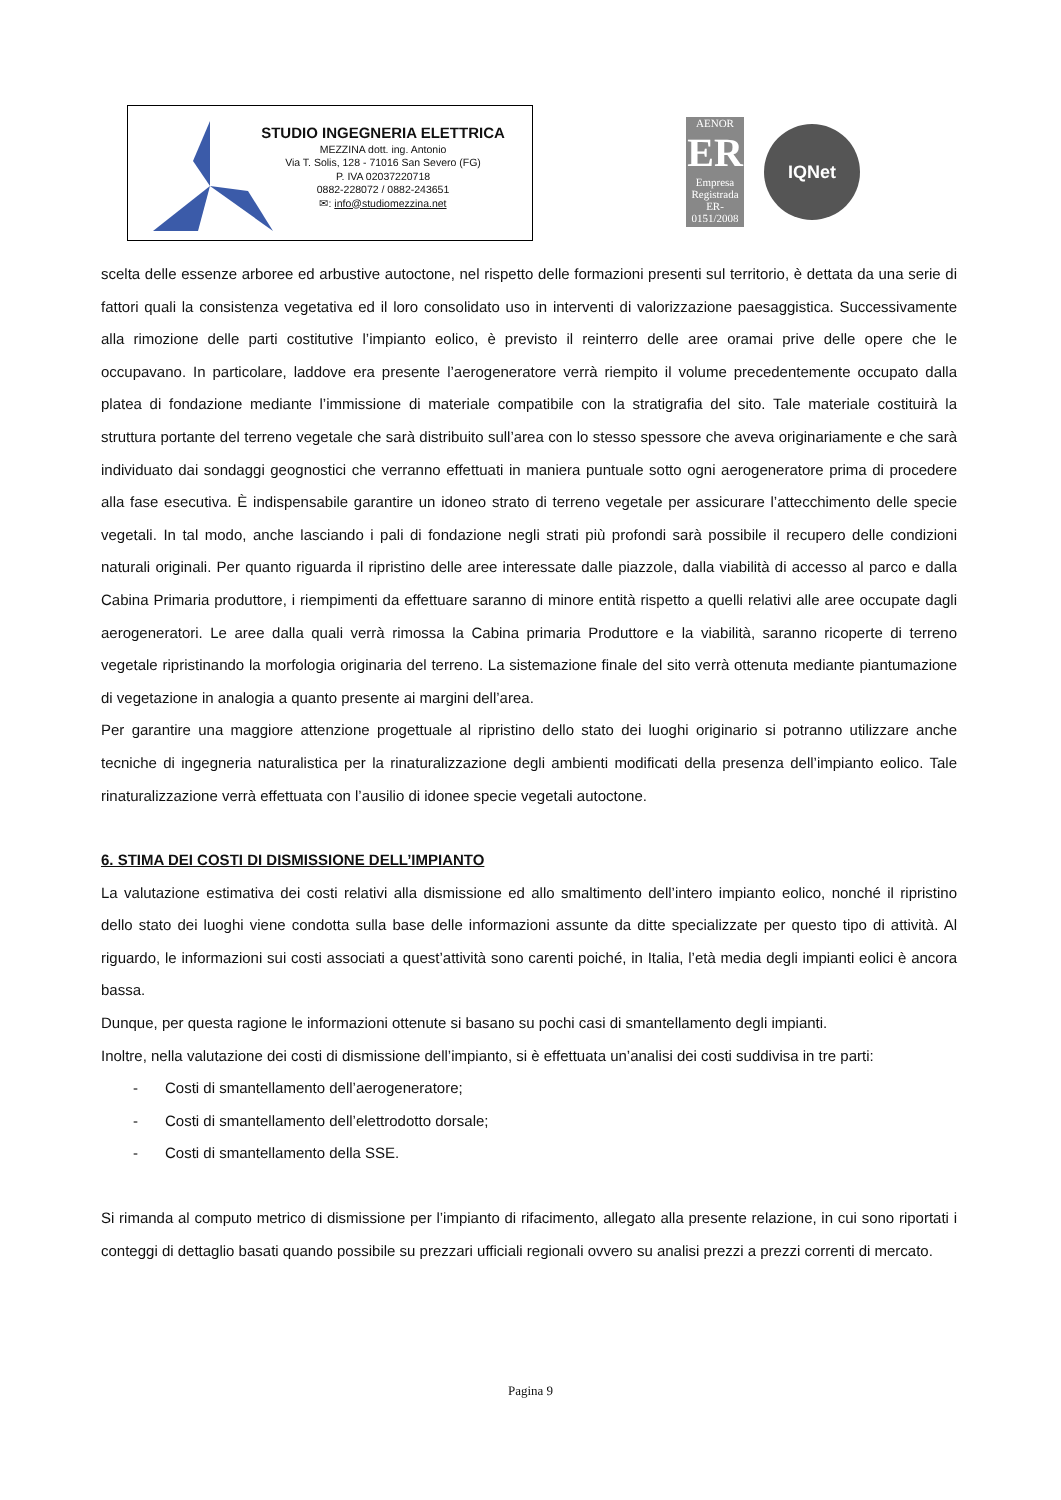STUDIO INGEGNERIA ELETTRICA
MEZZINA dott. ing. Antonio
Via T. Solis, 128 - 71016 San Severo (FG)
P. IVA 02037220718
0882-228072 / 0882-243651
✉: info@studiomezzina.net
AENOR
ER
Empresa Registrada
ER-0151/2008
IQNet
scelta delle essenze arboree ed arbustive autoctone, nel rispetto delle formazioni presenti sul territorio, è dettata da una serie di fattori quali la consistenza vegetativa ed il loro consolidato uso in interventi di valorizzazione paesaggistica. Successivamente alla rimozione delle parti costitutive l’impianto eolico, è previsto il reinterro delle aree oramai prive delle opere che le occupavano. In particolare, laddove era presente l’aerogeneratore verrà riempito il volume precedentemente occupato dalla platea di fondazione mediante l’immissione di materiale compatibile con la stratigrafia del sito. Tale materiale costituirà la struttura portante del terreno vegetale che sarà distribuito sull’area con lo stesso spessore che aveva originariamente e che sarà individuato dai sondaggi geognostici che verranno effettuati in maniera puntuale sotto ogni aerogeneratore prima di procedere alla fase esecutiva. È indispensabile garantire un idoneo strato di terreno vegetale per assicurare l’attecchimento delle specie vegetali. In tal modo, anche lasciando i pali di fondazione negli strati più profondi sarà possibile il recupero delle condizioni naturali originali. Per quanto riguarda il ripristino delle aree interessate dalle piazzole, dalla viabilità di accesso al parco e dalla Cabina Primaria produttore, i riempimenti da effettuare saranno di minore entità rispetto a quelli relativi alle aree occupate dagli aerogeneratori. Le aree dalla quali verrà rimossa la Cabina primaria Produttore e la viabilità, saranno ricoperte di terreno vegetale ripristinando la morfologia originaria del terreno. La sistemazione finale del sito verrà ottenuta mediante piantumazione di vegetazione in analogia a quanto presente ai margini dell’area.
Per garantire una maggiore attenzione progettuale al ripristino dello stato dei luoghi originario si potranno utilizzare anche tecniche di ingegneria naturalistica per la rinaturalizzazione degli ambienti modificati della presenza dell’impianto eolico. Tale rinaturalizzazione verrà effettuata con l’ausilio di idonee specie vegetali autoctone.
6. STIMA DEI COSTI DI DISMISSIONE DELL’IMPIANTO
La valutazione estimativa dei costi relativi alla dismissione ed allo smaltimento dell’intero impianto eolico, nonché il ripristino dello stato dei luoghi viene condotta sulla base delle informazioni assunte da ditte specializzate per questo tipo di attività. Al riguardo, le informazioni sui costi associati a quest’attività sono carenti poiché, in Italia, l’età media degli impianti eolici è ancora bassa.
Dunque, per questa ragione le informazioni ottenute si basano su pochi casi di smantellamento degli impianti.
Inoltre, nella valutazione dei costi di dismissione dell’impianto, si è effettuata un’analisi dei costi suddivisa in tre parti:
- Costi di smantellamento dell’aerogeneratore;
- Costi di smantellamento dell’elettrodotto dorsale;
- Costi di smantellamento della SSE.
Si rimanda al computo metrico di dismissione per l’impianto di rifacimento, allegato alla presente relazione, in cui sono riportati i conteggi di dettaglio basati quando possibile su prezzari ufficiali regionali ovvero su analisi prezzi a prezzi correnti di mercato.
Pagina 9